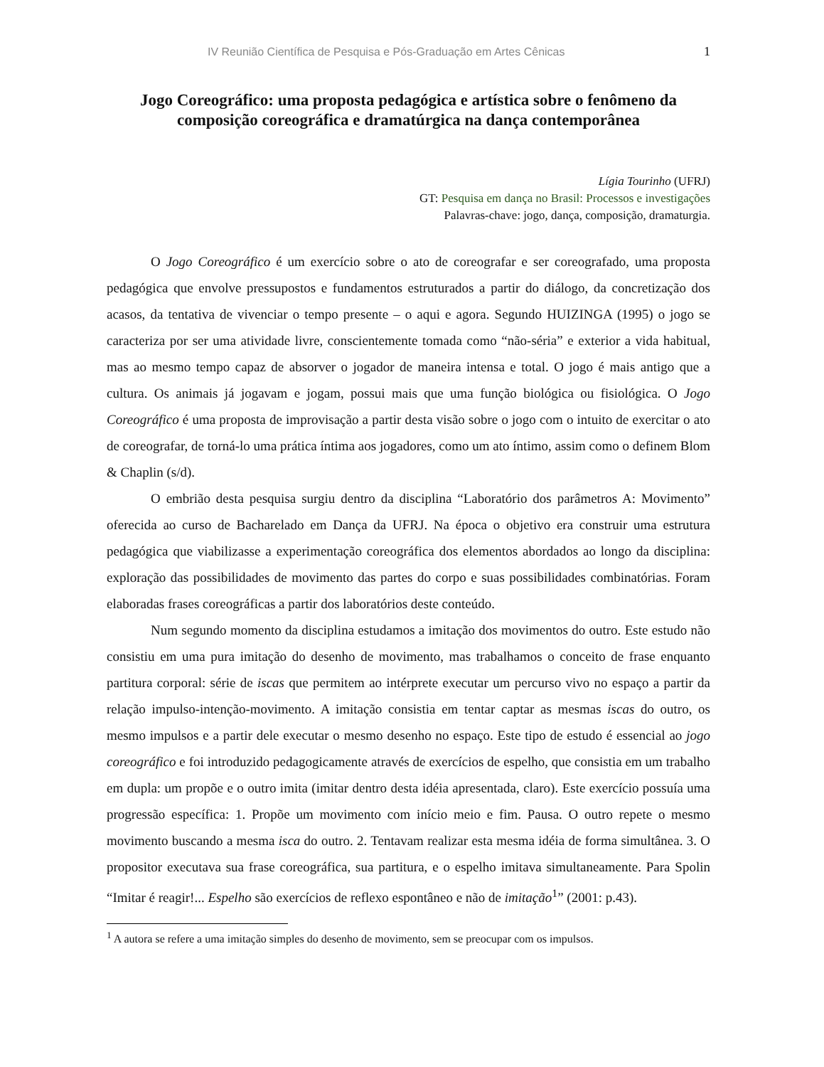IV Reunião Científica de Pesquisa e Pós-Graduação em Artes Cênicas 1
Jogo Coreográfico: uma proposta pedagógica e artística sobre o fenômeno da composição coreográfica e dramatúrgica na dança contemporânea
Lígia Tourinho (UFRJ)
GT: Pesquisa em dança no Brasil: Processos e investigações
Palavras-chave: jogo, dança, composição, dramaturgia.
O Jogo Coreográfico é um exercício sobre o ato de coreografar e ser coreografado, uma proposta pedagógica que envolve pressupostos e fundamentos estruturados a partir do diálogo, da concretização dos acasos, da tentativa de vivenciar o tempo presente – o aqui e agora. Segundo HUIZINGA (1995) o jogo se caracteriza por ser uma atividade livre, conscientemente tomada como “não-séria” e exterior a vida habitual, mas ao mesmo tempo capaz de absorver o jogador de maneira intensa e total. O jogo é mais antigo que a cultura. Os animais já jogavam e jogam, possui mais que uma função biológica ou fisiológica. O Jogo Coreográfico é uma proposta de improvisação a partir desta visão sobre o jogo com o intuito de exercitar o ato de coreografar, de torná-lo uma prática íntima aos jogadores, como um ato íntimo, assim como o definem Blom & Chaplin (s/d).
O embrião desta pesquisa surgiu dentro da disciplina “Laboratório dos parâmetros A: Movimento” oferecida ao curso de Bacharelado em Dança da UFRJ. Na época o objetivo era construir uma estrutura pedagógica que viabilizasse a experimentação coreográfica dos elementos abordados ao longo da disciplina: exploração das possibilidades de movimento das partes do corpo e suas possibilidades combinatórias. Foram elaboradas frases coreográficas a partir dos laboratórios deste conteúdo.
Num segundo momento da disciplina estudamos a imitação dos movimentos do outro. Este estudo não consistiu em uma pura imitação do desenho de movimento, mas trabalhamos o conceito de frase enquanto partitura corporal: série de iscas que permitem ao intérprete executar um percurso vivo no espaço a partir da relação impulso-intenção-movimento. A imitação consistia em tentar captar as mesmas iscas do outro, os mesmo impulsos e a partir dele executar o mesmo desenho no espaço. Este tipo de estudo é essencial ao jogo coreográfico e foi introduzido pedagogicamente através de exercícios de espelho, que consistia em um trabalho em dupla: um propõe e o outro imita (imitar dentro desta idéia apresentada, claro). Este exercício possuía uma progressão específica: 1. Propõe um movimento com início meio e fim. Pausa. O outro repete o mesmo movimento buscando a mesma isca do outro. 2. Tentavam realizar esta mesma idéia de forma simultânea. 3. O propositor executava sua frase coreográfica, sua partitura, e o espelho imitava simultaneamente. Para Spolin “Imitar é reagir!... Espelho são exercícios de reflexo espontâneo e não de imitação<sup>1</sup>” (2001: p.43).
<sup>1</sup> A autora se refere a uma imitação simples do desenho de movimento, sem se preocupar com os impulsos.